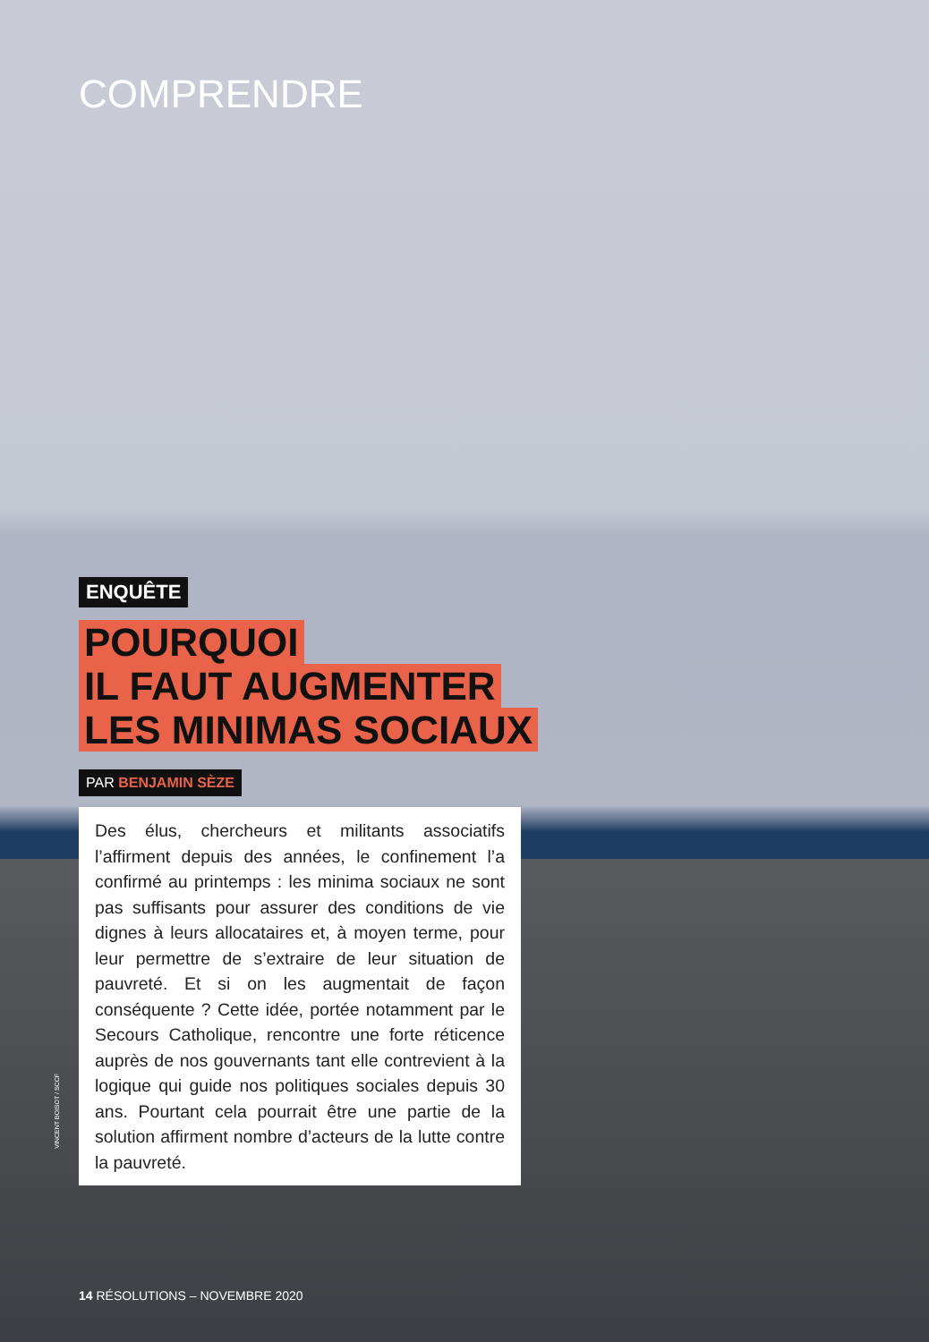COMPRENDRE
ENQUÊTE
POURQUOI
IL FAUT AUGMENTER
LES MINIMAS SOCIAUX
PAR BENJAMIN SÈZE
Des élus, chercheurs et militants associatifs l’affirment depuis des années, le confinement l’a confirmé au printemps : les minima sociaux ne sont pas suffisants pour assurer des conditions de vie dignes à leurs allocataires et, à moyen terme, pour leur permettre de s’extraire de leur situation de pauvreté. Et si on les augmentait de façon conséquente ? Cette idée, portée notamment par le Secours Catholique, rencontre une forte réticence auprès de nos gouvernants tant elle contrevient à la logique qui guide nos politiques sociales depuis 30 ans. Pourtant cela pourrait être une partie de la solution affirment nombre d’acteurs de la lutte contre la pauvreté.
VINCENT BOISOT / SCCF
14 RÉSOLUTIONS – NOVEMBRE 2020